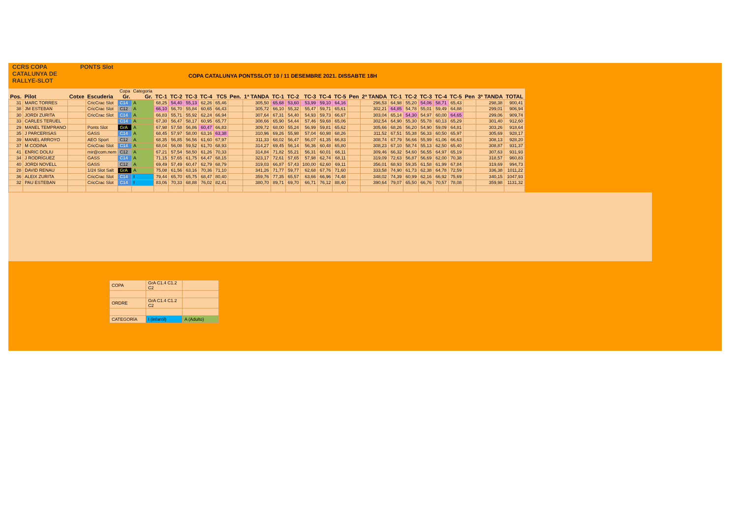CCRS COPA CATALUNYA DE RALLYE-SLOT
PONTS Slot
COPA CATALUNYA PONTSSLOT 10 / 11 DESEMBRE 2021. DISSABTE 18H
| | | | | Copa | Categoria | | | | | | | | | | | | | | | | | | | | | | |
| --- | --- | --- | --- | --- | --- | --- | --- | --- | --- | --- | --- | --- | --- | --- | --- | --- | --- | --- | --- | --- | --- | --- | --- | --- | --- | --- | --- |
| Pos. | Pilot | Cotxe | Escuderia | Gr. | Gr. | TC-1 | TC-2 | TC-3 | TC-4 | TC5 | Pen. | 1ª TANDA | TC-1 | TC-2 | TC-3 | TC-4 | TC-5 | Pen | 2ª TANDA | TC-1 | TC-2 | TC-3 | TC-4 | TC-5 | Pen | 3ª TANDA | TOTAL |
| 31 | MARC TORRES | | CricCrac Slot | C14 | A | 68,25 | 54,40 | 55,13 | 62,26 | 65,46 | | 305,50 | 65,68 | 53,60 | 53,99 | 59,10 | 64,16 | | 296,53 | 64,98 | 55,20 | 54,06 | 58,71 | 65,43 | | 298,38 | 900,41 |
| 38 | JM ESTEBAN | | CricCrac Slot | C12 | A | 66,10 | 56,70 | 55,84 | 60,65 | 66,43 | | 305,72 | 66,10 | 55,32 | 55,47 | 59,71 | 65,61 | | 302,21 | 64,85 | 54,78 | 55,01 | 59,49 | 64,88 | | 299,01 | 906,94 |
| 30 | JORDI ZURITA | | CricCrac Slot | C14 | A | 66,83 | 55,71 | 55,92 | 62,24 | 66,94 | | 307,64 | 67,31 | 54,40 | 54,93 | 59,73 | 66,67 | | 303,04 | 65,14 | 54,30 | 54,97 | 60,00 | 64,65 | | 299,06 | 909,74 |
| 33 | CARLES TERUEL | | | C14 | A | 67,30 | 56,47 | 58,17 | 60,95 | 65,77 | | 308,66 | 65,90 | 54,44 | 57,46 | 59,68 | 65,06 | | 302,54 | 64,90 | 55,30 | 55,78 | 60,13 | 65,29 | | 301,40 | 912,60 |
| 29 | MANEL TEMPRANO | | Ponts Slot | GrA | A | 67,98 | 57,58 | 56,86 | 60,47 | 66,83 | | 309,72 | 68,00 | 55,24 | 56,99 | 59,81 | 65,62 | | 305,66 | 68,26 | 56,20 | 54,90 | 59,09 | 64,81 | | 303,26 | 918,64 |
| 35 | J PARCERISAS | | GASS | C14 | A | 68,45 | 57,97 | 58,00 | 63,16 | 63,38 | | 310,96 | 69,26 | 55,98 | 57,04 | 60,98 | 68,26 | | 311,52 | 67,51 | 55,38 | 56,33 | 60,50 | 65,97 | | 305,69 | 928,17 |
| 39 | MANEL ARROYO | | AEO Sport | C12 | A | 68,35 | 56,85 | 56,56 | 61,60 | 67,97 | | 311,33 | 68,02 | 56,47 | 56,07 | 61,35 | 66,83 | | 308,74 | 67,79 | 56,66 | 55,99 | 61,06 | 66,63 | | 308,13 | 928,20 |
| 37 | M CODINA | | CricCrac Slot | C14 | A | 68,04 | 56,08 | 59,52 | 61,70 | 68,93 | | 314,27 | 69,45 | 56,14 | 56,36 | 60,48 | 65,80 | | 308,23 | 67,10 | 58,74 | 55,13 | 62,50 | 65,40 | | 308,87 | 931,37 |
| 41 | ENRIC DOLIU | | mir@com.nem | C12 | A | 67,21 | 57,54 | 58,50 | 61,26 | 70,33 | | 314,84 | 71,82 | 55,21 | 56,31 | 60,01 | 66,11 | | 309,46 | 66,32 | 54,60 | 56,55 | 64,97 | 65,19 | | 307,63 | 931,93 |
| 34 | J RODRÍGUEZ | | GASS | C14 | A | 71,15 | 57,65 | 61,75 | 64,47 | 68,15 | | 323,17 | 72,61 | 57,65 | 57,98 | 62,74 | 68,11 | | 319,09 | 72,63 | 56,87 | 56,69 | 62,00 | 70,38 | | 318,57 | 960,83 |
| 40 | JORDI NOVELL | | GASS | C12 | A | 69,49 | 57,49 | 60,47 | 62,79 | 68,79 | | 319,03 | 66,87 | 57,43 | 100,00 | 62,60 | 69,11 | | 356,01 | 68,93 | 59,35 | 61,58 | 61,99 | 67,84 | | 319,69 | 994,73 |
| 28 | DAVID RENAU | | 1/24 Slot Salt | GrA | A | 75,08 | 61,56 | 63,16 | 70,36 | 71,10 | | 341,26 | 71,77 | 59,77 | 62,68 | 67,76 | 71,60 | | 333,58 | 74,90 | 61,73 | 62,38 | 64,78 | 72,59 | | 336,38 | 1011,22 |
| 36 | ALEIX ZURITA | | CricCrac Slot | C14 | I | 79,44 | 65,70 | 65,75 | 68,47 | 80,40 | | 359,76 | 77,35 | 65,57 | 63,66 | 66,96 | 74,48 | | 348,02 | 74,39 | 60,99 | 62,16 | 66,92 | 75,69 | | 340,15 | 1047,93 |
| 32 | PAU ESTEBAN | | CricCrac Slot | C14 | I | 83,06 | 70,33 | 68,88 | 76,02 | 82,41 | | 380,70 | 89,71 | 69,70 | 66,71 | 76,12 | 88,40 | | 390,64 | 79,07 | 65,50 | 66,76 | 70,57 | 78,08 | | 359,98 | 1131,32 |
| COPA | GrA C1.4 C1.2 C2 | |
| ORDRE | GrA C1.4 C1.2 C2 | |
| CATEGORÍA | I (infantil) | A (Adulto) |